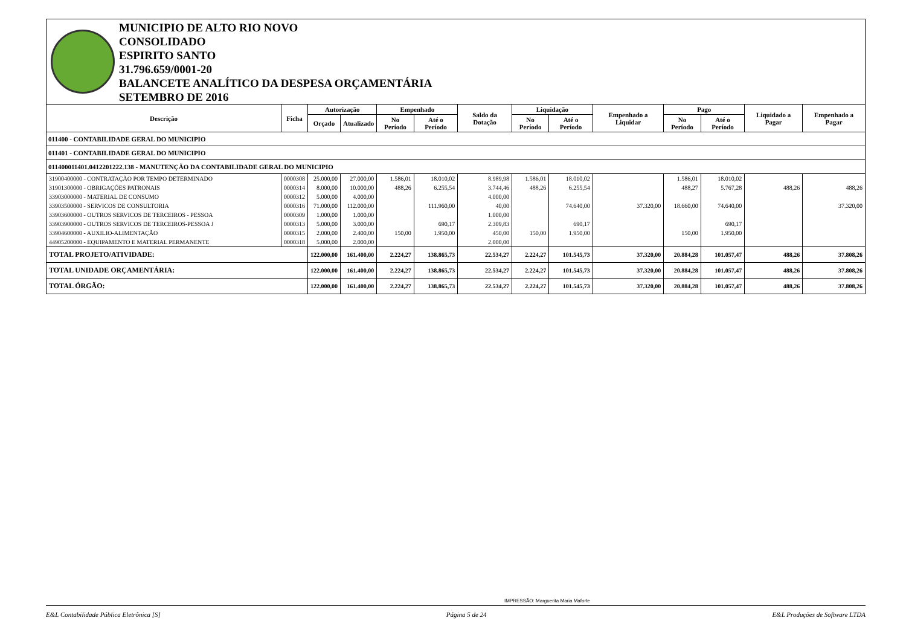MUNICIPIO DE ALTO RIO NOVO
CONSOLIDADO
ESPIRITO SANTO
31.796.659/0001-20
BALANCETE ANALÍTICO DA DESPESA ORÇAMENTÁRIA
SETEMBRO DE 2016
| Descrição | Ficha | Autorização | | Empenhado | | Saldo da Dotação | Liquidação | | Empenhado a Liquidar | Pago | | Liquidado a Pagar | Empenhado a Pagar |
| --- | --- | --- | --- | --- | --- | --- | --- | --- | --- | --- | --- | --- | --- |
| | | Orçado | Atualizado | No Período | Até o Período | | No Período | Até o Período | | No Período | Até o Período | | |
| 011400 - CONTABILIDADE GERAL DO MUNICIPIO | | | | | | | | | | | | | |
| 011401 - CONTABILIDADE GERAL DO MUNICIPIO | | | | | | | | | | | | | |
| 011400011401.0412201222.138 - MANUTENÇÃO DA CONTABILIDADE GERAL DO MUNICIPIO | | | | | | | | | | | | | |
| 31900400000 - CONTRATAÇÃO POR TEMPO DETERMINADO | 0000308 | 25.000,00 | 27.000,00 | 1.586,01 | 18.010,02 | 8.989,98 | 1.586,01 | 18.010,02 | | 1.586,01 | 18.010,02 | | |
| 31901300000 - OBRIGAÇÕES PATRONAIS | 0000314 | 8.000,00 | 10.000,00 | 488,26 | 6.255,54 | 3.744,46 | 488,26 | 6.255,54 | | 488,27 | 5.767,28 | 488,26 | 488,26 |
| 33903000000 - MATERIAL DE CONSUMO | 0000312 | 5.000,00 | 4.000,00 | | | 4.000,00 | | | | | | | |
| 33903500000 - SERVICOS DE CONSULTORIA | 0000316 | 71.000,00 | 112.000,00 | | 111.960,00 | 40,00 | | 74.640,00 | 37.320,00 | 18.660,00 | 74.640,00 | | 37.320,00 |
| 33903600000 - OUTROS SERVICOS DE TERCEIROS - PESSOA | 0000309 | 1.000,00 | 1.000,00 | | | 1.000,00 | | | | | | | |
| 33903900000 - OUTROS SERVICOS DE TERCEIROS-PESSOA J | 0000313 | 5.000,00 | 3.000,00 | | 690,17 | 2.309,83 | | 690,17 | | | 690,17 | | |
| 33904600000 - AUXILIO-ALIMENTAÇÃO | 0000315 | 2.000,00 | 2.400,00 | 150,00 | 1.950,00 | 450,00 | 150,00 | 1.950,00 | | 150,00 | 1.950,00 | | |
| 44905200000 - EQUIPAMENTO E MATERIAL PERMANENTE | 0000318 | 5.000,00 | 2.000,00 | | | 2.000,00 | | | | | | | |
| TOTAL PROJETO/ATIVIDADE: | | 122.000,00 | 161.400,00 | 2.224,27 | 138.865,73 | 22.534,27 | 2.224,27 | 101.545,73 | 37.320,00 | 20.884,28 | 101.057,47 | 488,26 | 37.808,26 |
| TOTAL UNIDADE ORÇAMENTÁRIA: | | 122.000,00 | 161.400,00 | 2.224,27 | 138.865,73 | 22.534,27 | 2.224,27 | 101.545,73 | 37.320,00 | 20.884,28 | 101.057,47 | 488,26 | 37.808,26 |
| TOTAL ÓRGÃO: | | 122.000,00 | 161.400,00 | 2.224,27 | 138.865,73 | 22.534,27 | 2.224,27 | 101.545,73 | 37.320,00 | 20.884,28 | 101.057,47 | 488,26 | 37.808,26 |
IMPRESSÃO: Marguerita Maria Maforte
E&L Contabilidade Pública Eletrônica [S] Página 5 de 24 E&L Produções de Software LTDA